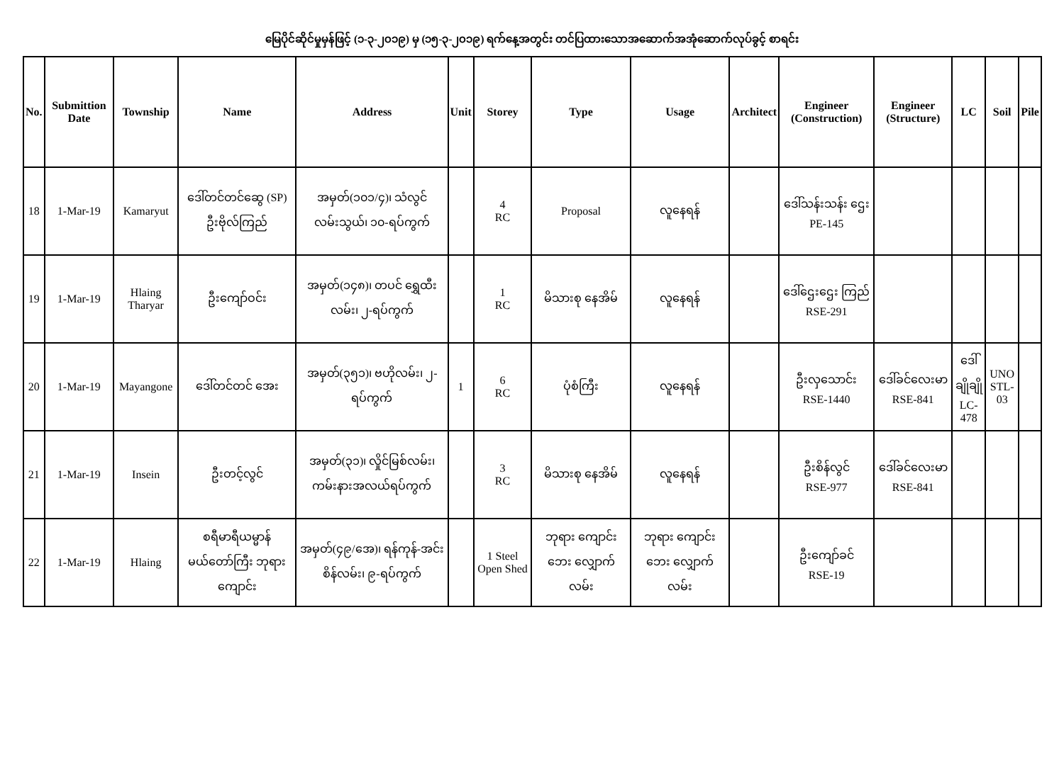မြေပိုင်ဆိုင်မှုမှန်ဖြင့် (၁-၃-၂၀၁၉) မှ (၁၅-၃-၂၀၁၉) ရက်နေ့အတွင်း တင်ပြထားသောအဆောက်အအုံဆောက်လုပ်ခွင့် စာရင်း
| No. | Submittion Date | Township | Name | Address | Unit | Storey | Type | Usage | Architect | Engineer (Construction) | Engineer (Structure) | LC | Soil | Pile |
| --- | --- | --- | --- | --- | --- | --- | --- | --- | --- | --- | --- | --- | --- | --- |
| 18 | 1-Mar-19 | Kamaryut | ဒေါ်တင်တင်ဆွေ (SP) ဦးဗိုလ်ကြည် | အမှတ်(၁၀၁/၄)၊ သံလွင်လမ်းသွယ်၊ ၁၀-ရပ်ကွက် | | 4 RC | Proposal | လူနေရန် | | ဒေါ်သန်းသန်း ဌေး PE-145 | | | | |
| 19 | 1-Mar-19 | Hlaing Tharyar | ဦးကျော်ဝင်း | အမှတ်(၁၄၈)၊ တပင် ရွှေထီးလမ်း၊ ၂-ရပ်ကွက် | | 1 RC | မိသားစု နေအိမ် | လူနေရန် | | ဒေါ်ဌေးဌေး ကြည် RSE-291 | | | | |
| 20 | 1-Mar-19 | Mayangone | ဒေါ်တင်တင် အေး | အမှတ်(၃၅၁)၊ ဗဟိုလမ်း၊ ၂-ရပ်ကွက် | 1 | 6 RC | ပုံစံကြီး | လူနေရန် | | ဦးလှသောင်း RSE-1440 | ဒေါ်ခင်လေးမာ RSE-841 | ဒေါ်ချိုချို LC-478 | UNO STL-03 | |
| 21 | 1-Mar-19 | Insein | ဦးတင့်လွင် | အမှတ်(၃၁)၊ လှိုင်မြစ်လမ်း၊ ကမ်းနားအလယ်ရပ်ကွက် | | 3 RC | မိသားစု နေအိမ် | လူနေရန် | | ဦးစိန်လွင် RSE-977 | ဒေါ်ခင်လေးမာ RSE-841 | | | |
| 22 | 1-Mar-19 | Hlaing | စရီမာရီယမ္မာန် မယ်တော်ကြီး ဘုရားကျောင်း | အမှတ်(၄၉/အေ)၊ ရန်ကုန်-အင်းစိန်လမ်း၊ ၉-ရပ်ကွက် | | 1 Steel Open Shed | ဘုရား ကျောင်း ဘေး လျှောက် လမ်း | ဘုရား ကျောင်း ဘေး လျှောက် လမ်း | | ဦးကျော်ခင် RSE-19 | | | | |